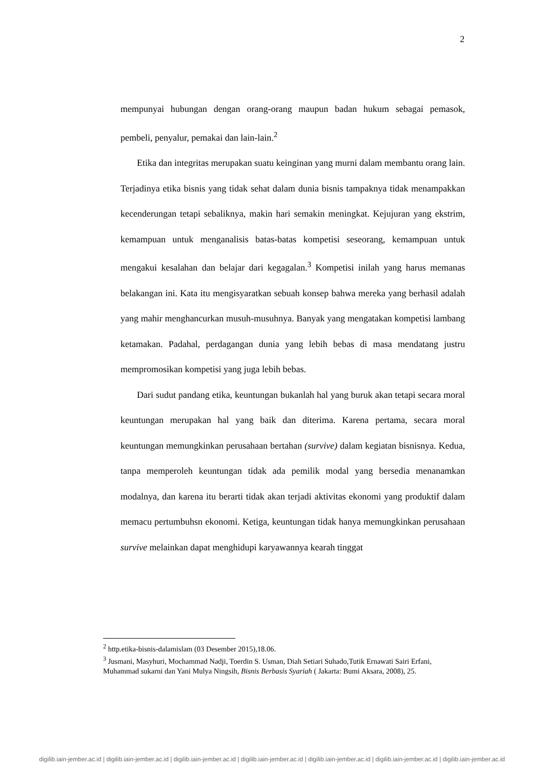2
mempunyai hubungan dengan orang-orang maupun badan hukum sebagai pemasok, pembeli, penyalur, pemakai dan lain-lain.<sup>2</sup>
Etika dan integritas merupakan suatu keinginan yang murni dalam membantu orang lain. Terjadinya etika bisnis yang tidak sehat dalam dunia bisnis tampaknya tidak menampakkan kecenderungan tetapi sebaliknya, makin hari semakin meningkat. Kejujuran yang ekstrim, kemampuan untuk menganalisis batas-batas kompetisi seseorang, kemampuan untuk mengakui kesalahan dan belajar dari kegagalan.<sup>3</sup> Kompetisi inilah yang harus memanas belakangan ini. Kata itu mengisyaratkan sebuah konsep bahwa mereka yang berhasil adalah yang mahir menghancurkan musuh-musuhnya. Banyak yang mengatakan kompetisi lambang ketamakan. Padahal, perdagangan dunia yang lebih bebas di masa mendatang justru mempromosikan kompetisi yang juga lebih bebas.
Dari sudut pandang etika, keuntungan bukanlah hal yang buruk akan tetapi secara moral keuntungan merupakan hal yang baik dan diterima. Karena pertama, secara moral keuntungan memungkinkan perusahaan bertahan (survive) dalam kegiatan bisnisnya. Kedua, tanpa memperoleh keuntungan tidak ada pemilik modal yang bersedia menanamkan modalnya, dan karena itu berarti tidak akan terjadi aktivitas ekonomi yang produktif dalam memacu pertumbuhsn ekonomi. Ketiga, keuntungan tidak hanya memungkinkan perusahaan survive melainkan dapat menghidupi karyawannya kearah tinggat
<sup>2</sup> http.etika-bisnis-dalamislam (03 Desember 2015),18.06.
<sup>3</sup> Jusmani, Masyhuri, Mochammad Nadji, Toerdin S. Usman, Diah Setiari Suhado,Tutik Ernawati Sairi Erfani, Muhammad sukarni dan Yani Mulya Ningsih, Bisnis Berbasis Syariah ( Jakarta: Bumi Aksara, 2008), 25.
digilib.iain-jember.ac.id | digilib.iain-jember.ac.id | digilib.iain-jember.ac.id | digilib.iain-jember.ac.id | digilib.iain-jember.ac.id | digilib.iain-jember.ac.id | digilib.iain-jember.ac.id